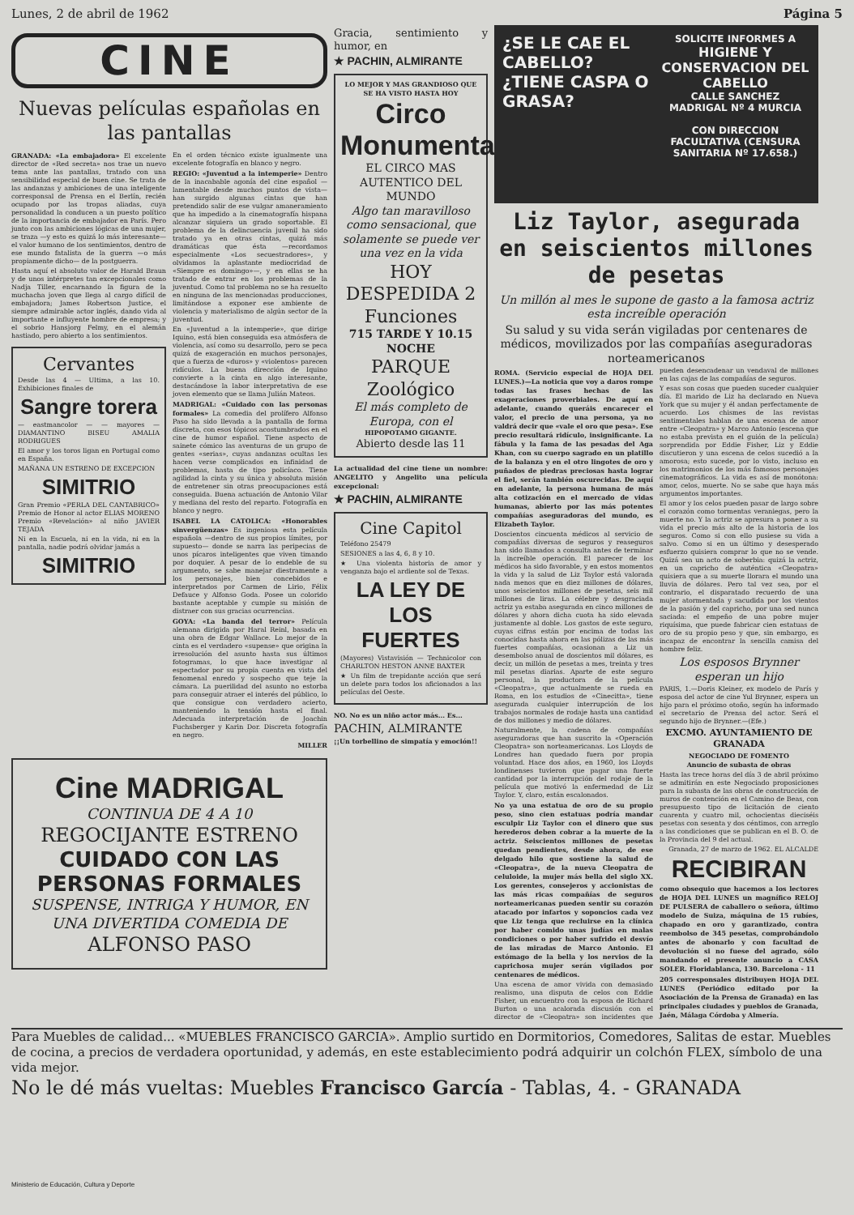Lunes, 2 de abril de 1962 Página 5
CINE
Nuevas películas españolas en las pantallas
GRANADA: «La embajadora» El excelente director de «Red secreta» nos trae un nuevo tema ante las pantallas, tratado con una sensibilidad especial de buen cine. Se trata de las andanzas y ambiciones de una inteligente corresponsal de Prensa en el Berlín, recién ocupado por las tropas aliadas, cuya personalidad la conducen a un puesto político de la importancia de embajador en París. Pero junto con las ambiciones lógicas de una mujer, se traza —y esto es quizá lo más interesante— el valor humano de los sentimientos, dentro de ese mundo fatalista de la guerra —o más propiamente dicho— de la postguerra.
Hasta aquí el absoluto valor de Harald Braun y de unos intérpretes tan excepcionales como Nadja Tiller, encarnando la figura de la muchacha joven que llega al cargo difícil de embajadora; James Robertson Justice, el siempre admirable actor inglés, dando vida al importante e influyente hombre de empresa; y el sobrio Hansjorg Felmy, en el alemán hastiado, pero abierto a los sentimientos.
Cervantes
Desde las 4 — Ultima, a las 10. Exhibiciones finales de
Sangre torera
— eastmancolor — — mayores — DIAMANTINO BISEU AMALIA RODRIGUES
El amor y los toros ligan en Portugal como en España.
MAÑANA UN ESTRENO DE EXCEPCION
SIMITRIO
Gran Premio «PERLA DEL CANTABRICO» Premio de Honor al actor ELIAS MORENO Premio «Revelación» al niño JAVIER TEJADA
Ni en la Escuela, ni en la vida, ni en la pantalla, nadie podrá olvidar jamás a
SIMITRIO
En el orden técnico existe igualmente una excelente fotografía en blanco y negro.
REGIO: «Juventud a la intemperie» Dentro de la inacabable agonía del cine español —lamentable desde muchos puntos de vista— han surgido algunas cintas que han pretendido salir de ese vulgar amaneramiento que ha impedido a la cinematografía hispana alcanzar siquiera un grado soportable. El problema de la delincuencia juvenil ha sido tratado ya en otras cintas, quizá más dramáticas que ésta —recordamos especialmente «Los secuestradores», y olvidamos la aplastante mediocridad de «Siempre es domingo»—, y en ellas se ha tratado de entrar en los problemas de la juventud. Como tal problema no se ha resuelto en ninguna de las mencionadas producciones, limitándose a exponer ese ambiente de violencia y materialismo de algún sector de la juventud.
En «Juventud a la intemperie», que dirige Iquino, está bien conseguida esa atmósfera de violencia, así como su desarrollo, pero se peca quizá de exageración en muchos personajes, que a fuerza de «duros» y «violentos» parecen ridículos. La buena dirección de Iquino convierte a la cinta en algo interesante, destacándose la labor interpretativa de ese joven elemento que se llama Julián Mateos.
MADRIGAL: «Cuidado con las personas formales» La comedia del prolífero Alfonso Paso ha sido llevada a la pantalla de forma discreta, con esos tópicos acostumbrados en el cine de humor español. Tiene aspecto de sainete cómico las aventuras de un grupo de gentes «serias», cuyas andanzas ocultas les hacen verse complicados en infinidad de problemas, hasta de tipo policíaco. Tiene agilidad la cinta y su única y absoluta misión de entretener sin otras preocupaciones está conseguida. Buena actuación de Antonio Vilar y mediana del resto del reparto. Fotografía en blanco y negro.
ISABEL LA CATOLICA: «Honorables sinvergüenzas» Es ingeniosa esta película española —dentro de sus propios límites, por supuesto— donde se narra las peripecias de unos pícaros inteligentes que viven timando por doquier. A pesar de lo endeble de su argumento, se sabe manejar diestramente a los personajes, bien concebidos e interpretados por Carmen de Lirio, Félix Defauce y Alfonso Goda. Posee un colorido bastante aceptable y cumple su misión de distraer con sus gracias ocurrencias.
GOYA: «La banda del terror» Película alemana dirigida por Haral Reinl, basada en una obra de Edgar Wallace. Lo mejor de la cinta es el verdadero «supense» que origina la irresolución del asunto hasta sus últimos fotogramas, lo que hace investigar al espectador por su propia cuenta en vista del fenomenal enredo y sospecho que teje la cámara. La puerilidad del asunto no estorba para conseguir atraer el interés del público, lo que consigue con verdadero acierto, manteniendo la tensión hasta el final. Adecuada interpretación de Joachin Fuchsberger y Karin Dor. Discreta fotografía en negro.
MILLER
Cine MADRIGAL
CONTINUA DE 4 A 10
REGOCIJANTE ESTRENO
CUIDADO CON LAS PERSONAS FORMALES
SUSPENSE, INTRIGA Y HUMOR, EN UNA DIVERTIDA COMEDIA DE
ALFONSO PASO
Gracia, sentimiento y humor, en
★ PACHIN, ALMIRANTE
LO MEJOR Y MAS GRANDIOSO QUE SE HA VISTO HASTA HOY
Circo Monumental
EL CIRCO MAS AUTENTICO DEL MUNDO
Algo tan maravilloso como sensacional, que solamente se puede ver una vez en la vida
HOY DESPEDIDA 2 Funciones
715 TARDE Y 10.15 NOCHE
PARQUE Zoológico
El más completo de Europa, con el
HIPOPOTAMO GIGANTE.
Abierto desde las 11
La actualidad del cine tiene un nombre: ANGELITO y Angelito una película excepcional:
★ PACHIN, ALMIRANTE
Cine Capitol
Teléfono 25479
SESIONES a las 4, 6, 8 y 10.
★ Una violenta historia de amor y venganza bajo el ardiente sol de Texas.
LA LEY DE LOS FUERTES
(Mayores) Vistavisión — Technicolor con CHARLTON HESTON ANNE BAXTER
★ Un film de trepidante acción que será un delete para todos los aficionados a las películas del Oeste.
NO. No es un niño actor más... Es...
PACHIN, ALMIRANTE
¡¡Un torbellino de simpatía y emoción!!
¿SE LE CAE EL CABELLO? ¿TIENE CASPA O GRASA?
SOLICITE INFORMES A
HIGIENE Y CONSERVACION DEL CABELLO
CALLE SANCHEZ MADRIGAL Nº 4 MURCIA
CON DIRECCION FACULTATIVA (CENSURA SANITARIA Nº 17.658.)
Liz Taylor, asegurada en seiscientos millones de pesetas
Un millón al mes le supone de gasto a la famosa actriz esta increíble operación
Su salud y su vida serán vigiladas por centenares de médicos, movilizados por las compañías aseguradoras norteamericanos
ROMA. (Servicio especial de HOJA DEL LUNES.)—La noticia que voy a daros rompe todas las frases hechas de las exageraciones proverbiales. De aquí en adelante, cuando queráis encarecer el valor, el precio de una persona, ya no valdrá decir que «vale el oro que pesa». Ese precio resultará ridículo, insignificante. La fábula y la fama de las pesadas del Aga Khan, con su cuerpo sagrado en un platillo de la balanza y en el otro lingotes de oro y puñados de piedras preciosas hasta lograr el fiel, serán también oscurecidas. De aquí en adelante, la persona humana de más alta cotización en el mercado de vidas humanas, abierto por las más potentes compañías aseguradoras del mundo, es Elizabeth Taylor.
Doscientos cincuenta médicos al servicio de compañías diversas de seguros y reaseguros han sido llamados a consulta antes de terminar la increíble operación. El parecer de los médicos ha sido favorable, y en estos momentos la vida y la salud de Liz Taylor está valorada nada menos que en diez millones de dólares, unos seiscientos millones de pesetas, seis mil millones de liras. La célebre y desgraciada actriz ya estaba asegurada en cinco millones de dólares y ahora dicha cuota ha sido elevada justamente al doble. Los gastos de este seguro, cuyas cifras están por encima de todas las conocidas hasta ahora en las pólizas de las más fuertes compañías, ocasionan a Liz un desembolso anual de doscientos mil dólares, es decir, un millón de pesetas a mes, treinta y tres mil pesetas diarias. Aparte de este seguro personal, la productora de la película «Cleopatra», que actualmente se rueda en Roma, en los estudios de «Cinecitta», tiene asegurada cualquier interrupción de los trabajos normales de rodaje hasta una cantidad de dos millones y medio de dólares.
Naturalmente, la cadena de compañías aseguradoras que han suscrito la «Operación Cleopatra» son norteamericanas. Los Lloyds de Londres han quedado fuera por propia voluntad. Hace dos años, en 1960, los Lloyds londinenses tuvieron que pagar una fuerte cantidad por la interrupción del rodaje de la película que motivó la enfermedad de Liz Taylor. Y, claro, están escalonados.
No ya una estatua de oro de su propio peso, sino cien estatuas podría mandar esculpir Liz Taylor con el dinero que sus herederos deben cobrar a la muerte de la actriz. Seiscientos millones de pesetas quedan pendientes, desde ahora, de ese delgado hilo que sostiene la salud de «Cleopatra», de la nueva Cleopatra de celuloide, la mujer más bella del siglo XX. Los gerentes, consejeros y accionistas de las más ricas compañías de seguros norteamericanas pueden sentir su corazón atacado por infartos y soponcios cada vez que Liz tenga que recluirse en la clínica por haber comido unas judías en malas condiciones o por haber sufrido el desvío de las miradas de Marco Antonio. El estómago de la bella y los nervios de la caprichosa mujer serán vigilados por centenares de médicos.
Una escena de amor vivida con demasiado realismo, una disputa de celos con Eddie Fisher, un encuentro con la esposa de Richard Burton o una acalorada discusión con el director de «Cleopatra» son incidentes que pueden desencadenar un vendaval de millones en las cajas de las compañías de seguros.
Y esas son cosas que pueden suceder cualquier día. El marido de Liz ha declarado en Nueva York que su mujer y él andan perfectamente de acuerdo. Los chismes de las revistas sentimentales hablan de una escena de amor entre «Cleopatra» y Marco Antonio (escena que no estaba prevista en el guión de la película) sorprendida por Eddie Fisher, Liz y Eddie discutieron y una escena de celos sucedió a la amorosa; esto sucede, por lo visto, incluso en los matrimonios de los más famosos personajes cinematográficos. La vida es así de monótona: amor, celos, muerte. No se sabe que haya más argumentos importantes.
El amor y los celos pueden pasar de largo sobre el corazón como tormentas veraniegas, pero la muerte no. Y la actriz se apresura a poner a su vida el precio más alto de la historia de los seguros. Como si con ello pusiese su vida a salvo. Como si en un último y desesperado esfuerzo quisiera comprar lo que no se vende. Quizá sea un acto de soberbia: quizá la actriz, en un capricho de auténtica «Cleopatra» quisiera que a su muerte llorara el mundo una lluvia de dólares. Pero tal vez sea, por el contrario, el disparatado recuerdo de una mujer atormentada y sacudida por los vientos de la pasión y del capricho, por una sed nunca saciada: el empeño de una pobre mujer riquísima, que puede fabricar cien estatuas de oro de su propio peso y que, sin embargo, es incapaz de encontrar la sencilla camisa del hombre feliz.
Los esposos Brynner esperan un hijo
PARIS, 1.—Doris Kleiner, ex modelo de París y esposa del actor de cine Yul Brynner, espera un hijo para el próximo otoño, según ha informado el secretario de Prensa del actor. Será el segundo hijo de Brynner.—(Efe.)
EXCMO. AYUNTAMIENTO DE GRANADA
NEGOCIADO DE FOMENTO
Anuncio de subasta de obras
Hasta las trece horas del día 3 de abril próximo se admitirán en este Negociado proposiciones para la subasta de las obras de construcción de muros de contención en el Camino de Beas, con presupuesto tipo de licitación de ciento cuarenta y cuatro mil, ochocientas dieciséis pesetas con sesenta y dos céntimos, con arreglo a las condiciones que se publican en el B. O. de la Provincia del 9 del actual.
Granada, 27 de marzo de 1962. EL ALCALDE
RECIBIRAN
como obsequio que hacemos a los lectores de HOJA DEL LUNES un magnífico RELOJ DE PULSERA de caballero o señora, último modelo de Suiza, máquina de 15 rubíes, chapado en oro y garantizado, contra reembolso de 345 pesetas, comprobándolo antes de abonarlo y con facultad de devolución si no fuese del agrado, sólo mandando el presente anuncio a CASA SOLER. Floridablanca, 130. Barcelona - 11
205 corresponsales distribuyen HOJA DEL LUNES (Periódico editado por la Asociación de la Prensa de Granada) en las principales ciudades y pueblos de Granada, Jaén, Málaga Córdoba y Almería.
Para Muebles de calidad... «MUEBLES FRANCISCO GARCIA». Amplio surtido en Dormitorios, Comedores, Salitas de estar. Muebles de cocina, a precios de verdadera oportunidad, y además, en este establecimiento podrá adquirir un colchón FLEX, símbolo de una vida mejor.
No le dé más vueltas: Muebles Francisco García - Tablas, 4. - GRANADA
Ministerio de Educación, Cultura y Deporte